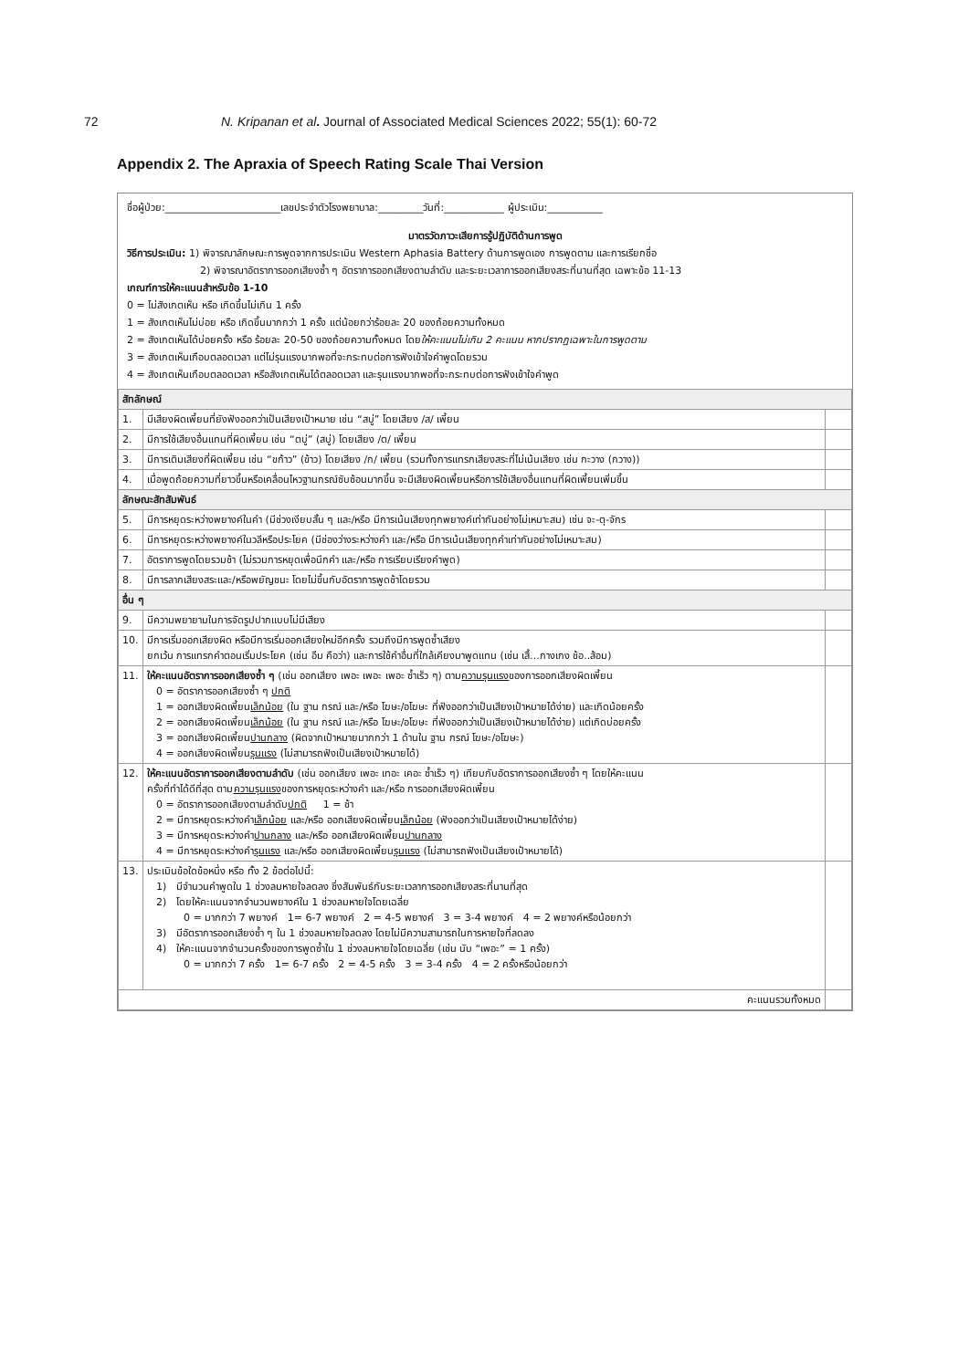72 N. Kripanan et al. Journal of Associated Medical Sciences 2022; 55(1): 60-72
Appendix 2. The Apraxia of Speech Rating Scale Thai Version
ชื่อผู้ป่วย:_______________________เลขประจำตัวโรงพยาบาล:_________วันที่:____________ ผู้ประเมิน:___________
มาตรวัดภาวะเสียการรู้ปฏิบัติด้านการพูด
วิธีการประเมิน: 1) พิจารณาลักษณะการพูดจากการประเมิน Western Aphasia Battery ด้านการพูดเอง การพูดตาม และการเรียกชื่อ
2) พิจารณาอัตราการออกเสียงซ้ำ ๆ อัตราการออกเสียงตามลำดับ และระยะเวลาการออกเสียงสระที่นานที่สุด เฉพาะข้อ 11-13
เกณฑ์การให้คะแนนสำหรับข้อ 1-10
0 = ไม่สังเกตเห็น หรือ เกิดขึ้นไม่เกิน 1 ครั้ง
1 = สังเกตเห็นไม่บ่อย หรือ เกิดขึ้นมากกว่า 1 ครั้ง แต่น้อยกว่าร้อยละ 20 ของถ้อยความทั้งหมด
2 = สังเกตเห็นได้บ่อยครั้ง หรือ ร้อยละ 20-50 ของถ้อยความทั้งหมด โดยให้คะแนนไม่เกิน 2 คะแนน หากปรากฏเฉพาะในการพูดตาม
3 = สังเกตเห็นเกือบตลอดเวลา แต่ไม่รุนแรงมากพอที่จะกระทบต่อการฟังเข้าใจคำพูดโดยรวม
4 = สังเกตเห็นเกือบตลอดเวลา หรือสังเกตเห็นได้ตลอดเวลา และรุนแรงมากพอที่จะกระทบต่อการฟังเข้าใจคำพูด
| สัทลักษณ์ | | |
| 1. | มีเสียงผิดเพี้ยนที่ยังฟังออกว่าเป็นเสียงเป้าหมาย เช่น “สบู่” โดยเสียง /ส/ เพี้ยน | |
| 2. | มีการใช้เสียงอื่นแทนที่ผิดเพี้ยน เช่น “ตบู่” (สบู่) โดยเสียง /ต/ เพี้ยน | |
| 3. | มีการเติมเสียงที่ผิดเพี้ยน เช่น “ขก้าว” (ข้าว) โดยเสียง /ก/ เพี้ยน (รวมทั้งการแทรกเสียงสระที่ไม่เน้นเสียง เช่น กะวาง (กวาง)) | |
| 4. | เมื่อพูดถ้อยความที่ยาวขึ้นหรือเคลื่อนไหวฐานกรณ์ซับซ้อนมากขึ้น จะมีเสียงผิดเพี้ยนหรือการใช้เสียงอื่นแทนที่ผิดเพี้ยนเพิ่มขึ้น | |
| ลักษณะสัทสัมพันธ์ | | |
| 5. | มีการหยุดระหว่างพยางค์ในคำ (มีช่วงเงียบสั้น ๆ และ/หรือ มีการเน้นเสียงทุกพยางค์เท่ากันอย่างไม่เหมาะสม) เช่น จะ-ตุ-จักร | |
| 6. | มีการหยุดระหว่างพยางค์ในวลีหรือประโยค (มีช่องว่างระหว่างคำ และ/หรือ มีการเน้นเสียงทุกคำเท่ากันอย่างไม่เหมาะสม) | |
| 7. | อัตราการพูดโดยรวมช้า (ไม่รวมการหยุดเพื่อนึกคำ และ/หรือ การเรียบเรียงคำพูด) | |
| 8. | มีการลากเสียงสระและ/หรือพยัญชนะ โดยไม่ขึ้นกับอัตราการพูดช้าโดยรวม | |
| อื่น ๆ | | |
| 9. | มีความพยายามในการจัดรูปปากแบบไม่มีเสียง | |
| 10. | มีการเริ่มออกเสียงผิด หรือมีการเริ่มออกเสียงใหม่อีกครั้ง รวมถึงมีการพูดซ้ำเสียง ยกเว้น การแทรกคำตอนเริ่มประโยค (เช่น อืม คือว่า) และการใช้คำอื่นที่ใกล้เคียงมาพูดแทน (เช่น เสื้...กางเกง ช้อ..ส้อม) | |
| 11. | ให้คะแนนอัตราการออกเสียงซ้ำ ๆ (เช่น ออกเสียง เพอะ เพอะ เพอะ ซ้ำเร็ว ๆ) ตาม ความรุนแรง ของการออกเสียงผิดเพี้ยน 0 = อัตราการออกเสียงซ้ำ ๆ ปกติ 1 = ออกเสียงผิดเพี้ยน เล็กน้อย (ใน ฐาน กรณ์ และ/หรือ โฆษะ/อโฆษะ ที่ฟังออกว่าเป็นเสียงเป้าหมายได้ง่าย) และเกิดน้อยครั้ง 2 = ออกเสียงผิดเพี้ยน เล็กน้อย (ใน ฐาน กรณ์ และ/หรือ โฆษะ/อโฆษะ ที่ฟังออกว่าเป็นเสียงเป้าหมายได้ง่าย) แต่เกิดบ่อยครั้ง 3 = ออกเสียงผิดเพี้ยน ปานกลาง (ผิดจากเป้าหมายมากกว่า 1 ด้านใน ฐาน กรณ์ โฆษะ/อโฆษะ) 4 = ออกเสียงผิดเพี้ยน รุนแรง (ไม่สามารถฟังเป็นเสียงเป้าหมายได้) | |
| 12. | ให้คะแนนอัตราการออกเสียงตามลำดับ (เช่น ออกเสียง เพอะ เทอะ เคอะ ซ้ำเร็ว ๆ) เทียบกับอัตราการออกเสียงซ้ำ ๆ โดยให้คะแนน ครั้งที่ทำได้ดีที่สุด ตาม ความรุนแรง ของการหยุดระหว่างคำ และ/หรือ การออกเสียงผิดเพี้ยน 0 = อัตราการออกเสียงตามลำดับ ปกติ 1 = ช้า 2 = มีการหยุดระหว่างคำ เล็กน้อย และ/หรือ ออกเสียงผิดเพี้ยน เล็กน้อย (ฟังออกว่าเป็นเสียงเป้าหมายได้ง่าย) 3 = มีการหยุดระหว่างคำ ปานกลาง และ/หรือ ออกเสียงผิดเพี้ยน ปานกลาง 4 = มีการหยุดระหว่างคำ รุนแรง และ/หรือ ออกเสียงผิดเพี้ยน รุนแรง (ไม่สามารถฟังเป็นเสียงเป้าหมายได้) | |
| 13. | ประเมินข้อใดข้อหนึ่ง หรือ ทั้ง 2 ข้อต่อไปนี้: 1) มีจำนวนคำพูดใน 1 ช่วงลมหายใจลดลง ซึ่งสัมพันธ์กับระยะเวลาการออกเสียงสระที่นานที่สุด 2) โดยให้คะแนนจากจำนวนพยางค์ใน 1 ช่วงลมหายใจโดยเฉลี่ย 0 = มากกว่า 7 พยางค์ 1= 6-7 พยางค์ 2 = 4-5 พยางค์ 3 = 3-4 พยางค์ 4 = 2 พยางค์หรือน้อยกว่า 3) มีอัตราการออกเสียงซ้ำ ๆ ใน 1 ช่วงลมหายใจลดลง โดยไม่มีความสามารถในการหายใจที่ลดลง 4) ให้คะแนนจากจำนวนครั้งของการพูดซ้ำใน 1 ช่วงลมหายใจโดยเฉลี่ย (เช่น นับ “เพอะ” = 1 ครั้ง) 0 = มากกว่า 7 ครั้ง 1= 6-7 ครั้ง 2 = 4-5 ครั้ง 3 = 3-4 ครั้ง 4 = 2 ครั้งหรือน้อยกว่า | |
| คะแนนรวมทั้งหมด | | |